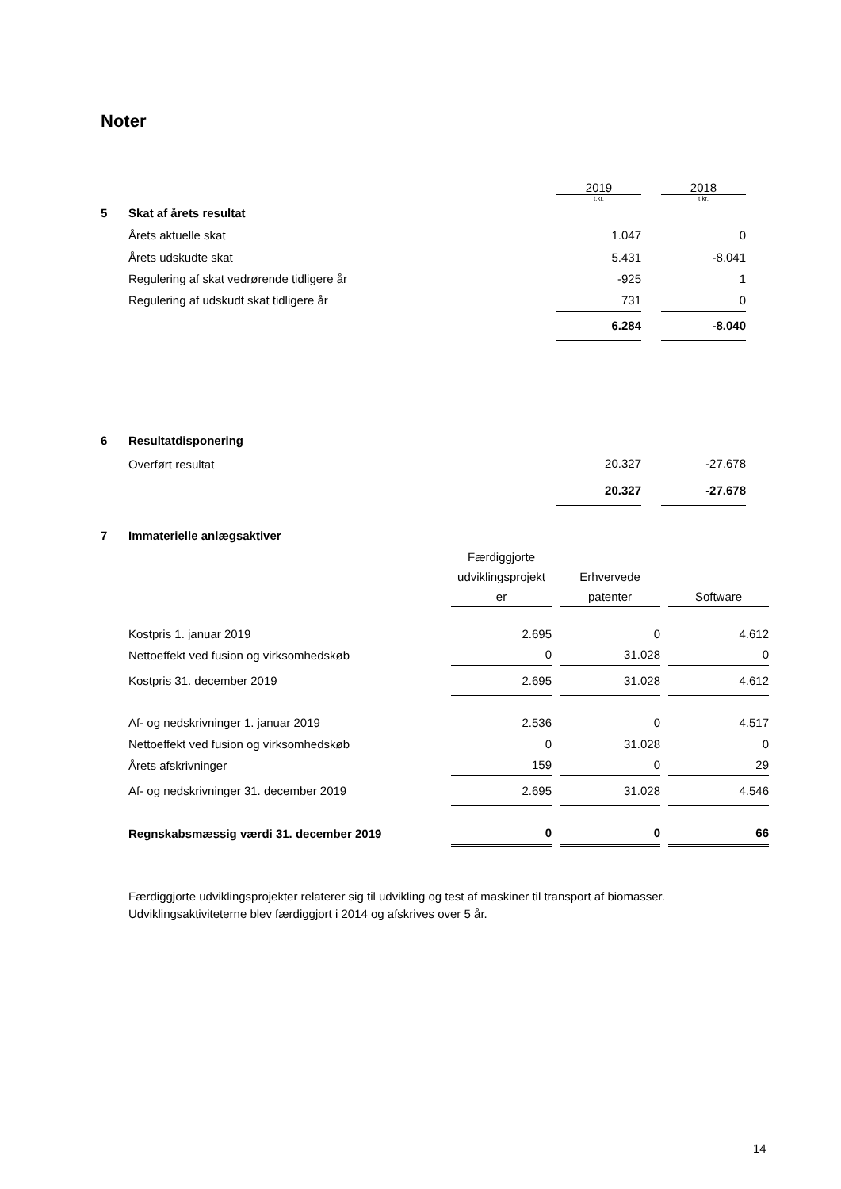Noter
| | | 2019 | | 2018 |
| | | t.kr. | | t.kr. |
| 5 | Skat af årets resultat | | | |
| | Årets aktuelle skat | 1.047 | | 0 |
| | Årets udskudte skat | 5.431 | | -8.041 |
| | Regulering af skat vedrørende tidligere år | -925 | | 1 |
| | Regulering af udskudt skat tidligere år | 731 | | 0 |
| | | 6.284 | | -8.040 |
| 6 | Resultatdisponering | | | |
| | Overført resultat | 20.327 | | -27.678 |
| | | 20.327 | | -27.678 |
| 7 | Immaterielle anlægsaktiver | | | | | |
| | | Færdiggjorte udviklingsprojekt er | | Erhvervede patenter | | Software |
| | Kostpris 1. januar 2019 | 2.695 | | 0 | | 4.612 |
| | Nettoeffekt ved fusion og virksomhedskøb | 0 | | 31.028 | | 0 |
| | Kostpris 31. december 2019 | 2.695 | | 31.028 | | 4.612 |
| | Af- og nedskrivninger 1. januar 2019 | 2.536 | | 0 | | 4.517 |
| | Nettoeffekt ved fusion og virksomhedskøb | 0 | | 31.028 | | 0 |
| | Årets afskrivninger | 159 | | 0 | | 29 |
| | Af- og nedskrivninger 31. december 2019 | 2.695 | | 31.028 | | 4.546 |
| | Regnskabsmæssig værdi 31. december 2019 | 0 | | 0 | | 66 |
Færdiggjorte udviklingsprojekter relaterer sig til udvikling og test af maskiner til transport af biomasser.
Udviklingsaktiviteterne blev færdiggjort i 2014 og afskrives over 5 år.
14